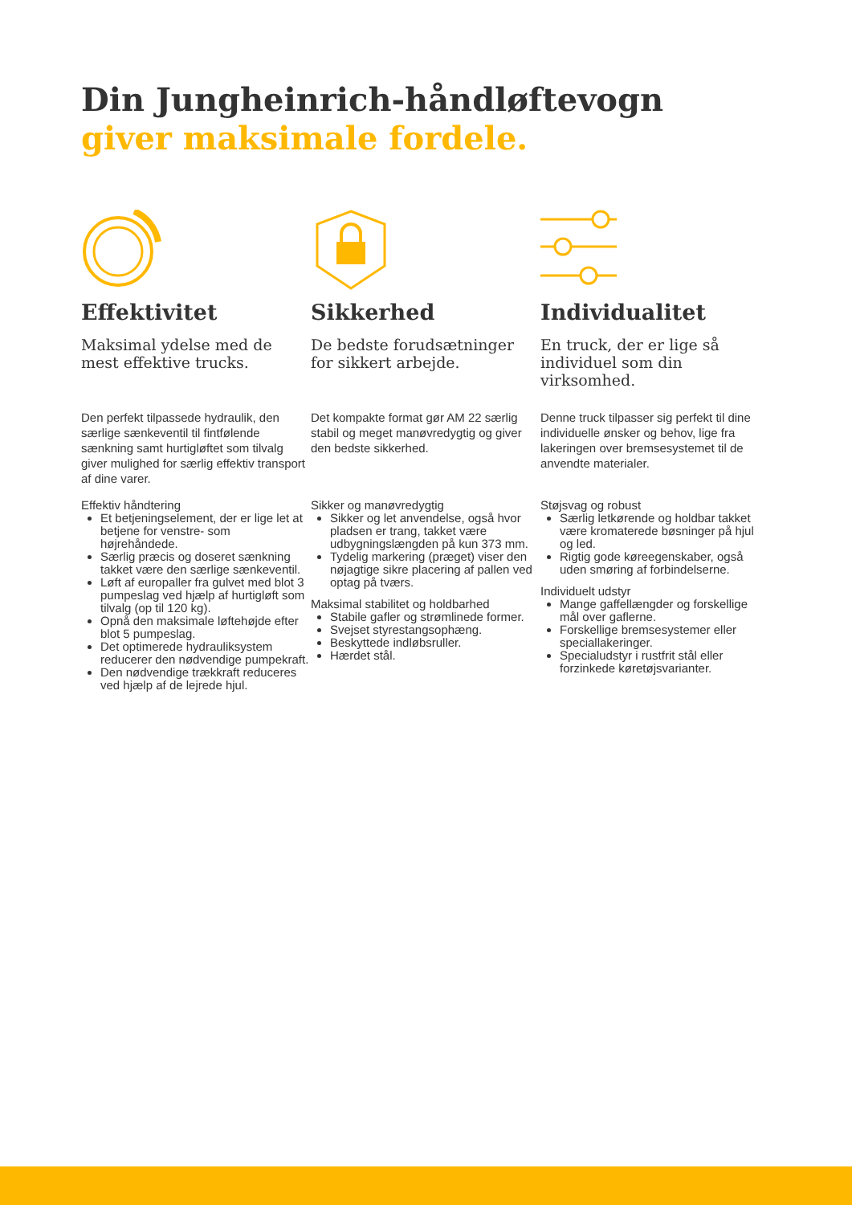Din Jungheinrich-håndløftevogn
giver maksimale fordele.
Effektivitet
Maksimal ydelse med de mest effektive trucks.
Den perfekt tilpassede hydraulik, den særlige sænkeventil til fintfølende sænkning samt hurtigløftet som tilvalg giver mulighed for særlig effektiv transport af dine varer.
Effektiv håndtering
Et betjeningselement, der er lige let at betjene for venstre- som højrehåndede.
Særlig præcis og doseret sænkning takket være den særlige sænkeventil.
Løft af europaller fra gulvet med blot 3 pumpeslag ved hjælp af hurtigløft som tilvalg (op til 120 kg).
Opnå den maksimale løftehøjde efter blot 5 pumpeslag.
Det optimerede hydrauliksystem reducerer den nødvendige pumpekraft.
Den nødvendige trækkraft reduceres ved hjælp af de lejrede hjul.
Sikkerhed
De bedste forudsætninger for sikkert arbejde.
Det kompakte format gør AM 22 særlig stabil og meget manøvredygtig og giver den bedste sikkerhed.
Sikker og manøvredygtig
Sikker og let anvendelse, også hvor pladsen er trang, takket være udbygningslængden på kun 373 mm.
Tydelig markering (præget) viser den nøjagtige sikre placering af pallen ved optag på tværs.
Maksimal stabilitet og holdbarhed
Stabile gafler og strømlinede former.
Svejset styrestangsophæng.
Beskyttede indløbsruller.
Hærdet stål.
Individualitet
En truck, der er lige så individuel som din virksomhed.
Denne truck tilpasser sig perfekt til dine individuelle ønsker og behov, lige fra lakeringen over bremsesystemet til de anvendte materialer.
Støjsvag og robust
Særlig letkørende og holdbar takket være kromaterede bøsninger på hjul og led.
Rigtig gode køreegenskaber, også uden smøring af forbindelserne.
Individuelt udstyr
Mange gaffellængder og forskellige mål over gaflerne.
Forskellige bremsesystemer eller speciallakeringer.
Specialudstyr i rustfrit stål eller forzinkede køretøjsvarianter.